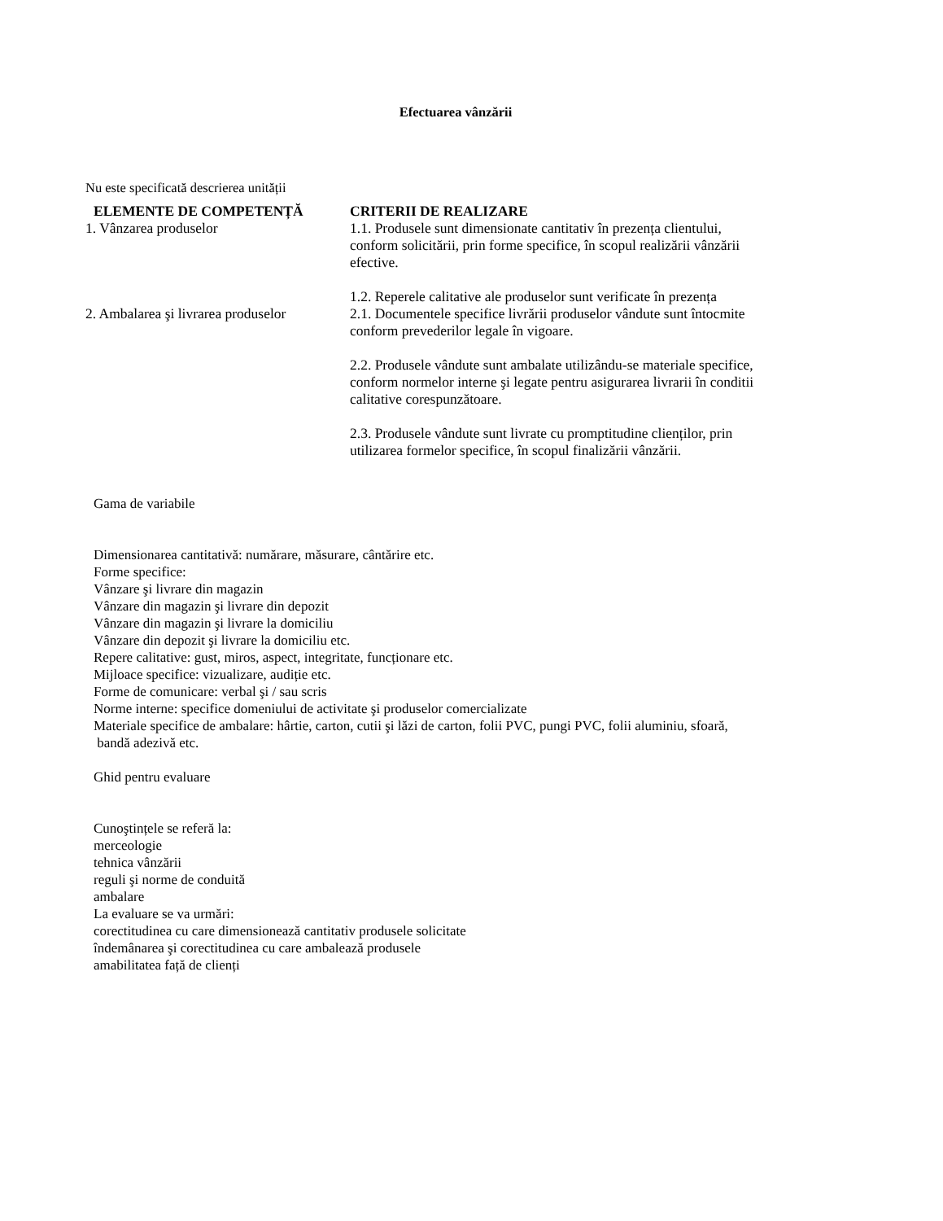Efectuarea vânzării
Nu este specificată descrierea unității
| ELEMENTE DE COMPETENȚĂ | CRITERII DE REALIZARE |
| --- | --- |
| 1. Vânzarea produselor | 1.1. Produsele sunt dimensionate cantitativ în prezența clientului, conform solicitării, prin forme specifice, în scopul realizării vânzării efective. 1.2. Reperele calitative ale produselor sunt verificate în prezența |
| 2. Ambalarea şi livrarea produselor | 2.1. Documentele specifice livrării produselor vândute sunt întocmite conform prevederilor legale în vigoare. 2.2. Produsele vândute sunt ambalate utilizându-se materiale specifice, conform normelor interne şi legate pentru asigurarea livrarii în conditii calitative corespunzătoare. 2.3. Produsele vândute sunt livrate cu promptitudine clienților, prin utilizarea formelor specifice, în scopul finalizării vânzării. |
Gama de variabile
Dimensionarea cantitativă: numărare, măsurare, cântărire etc.
Forme specifice:
Vânzare şi livrare din magazin
Vânzare din magazin şi livrare din depozit
Vânzare din magazin şi livrare la domiciliu
Vânzare din depozit şi livrare la domiciliu etc.
Repere calitative: gust, miros, aspect, integritate, funcționare etc.
Mijloace specifice: vizualizare, audiție etc.
Forme de comunicare: verbal şi / sau scris
Norme interne: specifice domeniului de activitate şi produselor comercializate
Materiale specifice de ambalare: hârtie, carton, cutii şi lăzi de carton, folii PVC, pungi PVC, folii aluminiu, sfoară,
bandă adezivă etc.
Ghid pentru evaluare
Cunoştințele se referă la:
merceologie
tehnica vânzării
reguli şi norme de conduită
ambalare
La evaluare se va urmări:
corectitudinea cu care dimensionează cantitativ produsele solicitate
îndemânarea şi corectitudinea cu care ambalează produsele
amabilitatea față de clienți